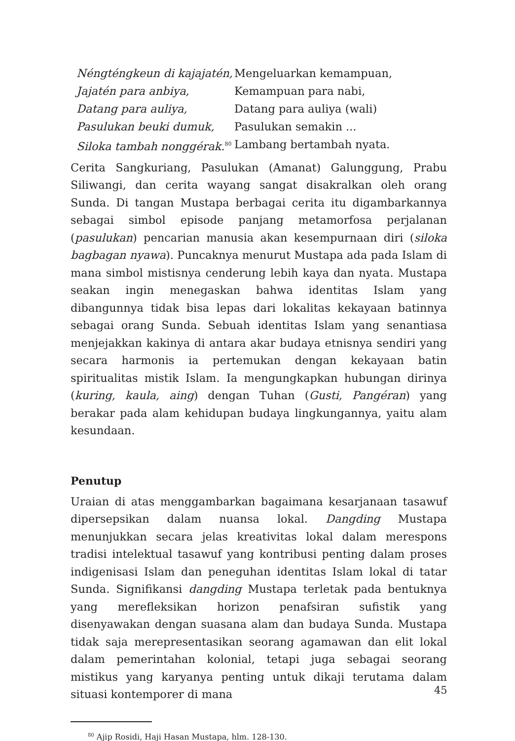| Néngténgkeun di kajajatén, | Mengeluarkan kemampuan, |
| Jajatén para anbiya, | Kemampuan para nabi, |
| Datang para auliya, | Datang para auliya (wali) |
| Pasulukan beuki dumuk, | Pasulukan semakin ... |
| Siloka tambah nonggérak.<sup>80</sup> | Lambang bertambah nyata. |
Cerita Sangkuriang, Pasulukan (Amanat) Galunggung, Prabu Siliwangi, dan cerita wayang sangat disakralkan oleh orang Sunda. Di tangan Mustapa berbagai cerita itu digambarkannya sebagai simbol episode panjang metamorfosa perjalanan (pasulukan) pencarian manusia akan kesempurnaan diri (siloka bagbagan nyawa). Puncaknya menurut Mustapa ada pada Islam di mana simbol mistisnya cenderung lebih kaya dan nyata. Mustapa seakan ingin menegaskan bahwa identitas Islam yang dibangunnya tidak bisa lepas dari lokalitas kekayaan batinnya sebagai orang Sunda. Sebuah identitas Islam yang senantiasa menjejakkan kakinya di antara akar budaya etnisnya sendiri yang secara harmonis ia pertemukan dengan kekayaan batin spiritualitas mistik Islam. Ia mengungkapkan hubungan dirinya (kuring, kaula, aing) dengan Tuhan (Gusti, Pangéran) yang berakar pada alam kehidupan budaya lingkungan­nya, yaitu alam kesundaan.
Penutup
Uraian di atas menggambarkan bagaimana kesarjanaan tasawuf di­persepsikan dalam nuansa lokal. Dangding Mustapa menunjukkan se­cara jelas kreativitas lokal dalam merespons tradisi intelektual tasawuf yang kontribusi penting dalam proses indigenisasi Islam dan peneguhan identitas Islam lokal di tatar Sunda. Signifikansi dangding Mustapa ter­letak pada bentuknya yang merefleksikan horizon penafsiran sufistik yang disenyawakan dengan suasana alam dan budaya Sunda. Mustapa tidak saja merepresentasikan seorang agamawan dan elit lokal dalam pemerintahan kolonial, tetapi juga sebagai seorang mistikus yang karya­nya penting untuk dikaji terutama dalam situasi kontemporer di mana
<sup>80</sup> Ajip Rosidi, Haji Hasan Mustapa, hlm. 128-130.
45